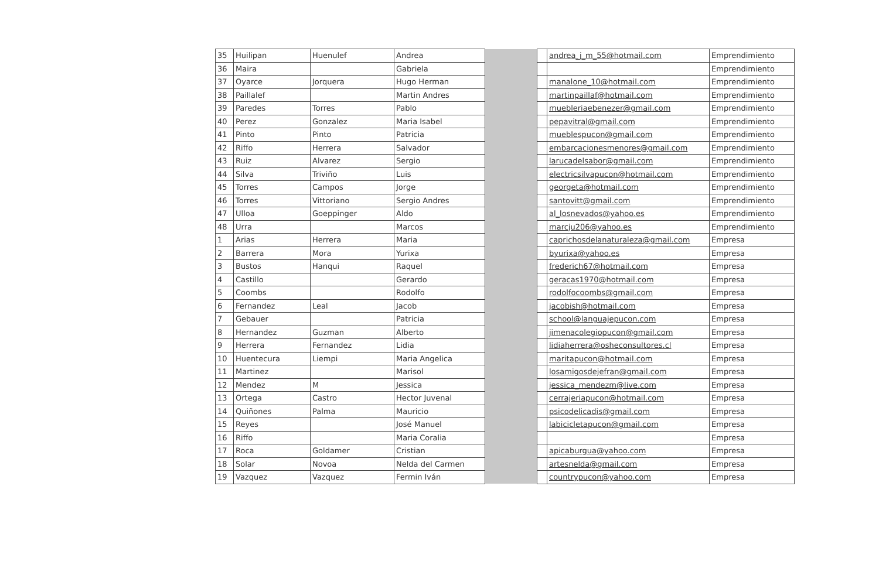| 35 | Huilipan | Huenulef | Andrea | | | andrea_j_m_55@hotmail.com | Emprendimiento |
| 36 | Maira | | Gabriela | | | | Emprendimiento |
| 37 | Oyarce | Jorquera | Hugo Herman | | | manalone_10@hotmail.com | Emprendimiento |
| 38 | Paillalef | | Martin Andres | | | martinpaillaf@hotmail.com | Emprendimiento |
| 39 | Paredes | Torres | Pablo | | | muebleriaebenezer@gmail.com | Emprendimiento |
| 40 | Perez | Gonzalez | Maria Isabel | | | pepavitral@gmail.com | Emprendimiento |
| 41 | Pinto | Pinto | Patricia | | | mueblespucon@gmail.com | Emprendimiento |
| 42 | Riffo | Herrera | Salvador | | | embarcacionesmenores@gmail.com | Emprendimiento |
| 43 | Ruiz | Alvarez | Sergio | | | larucadelsabor@gmail.com | Emprendimiento |
| 44 | Silva | Triviño | Luis | | | electricsilvapucon@hotmail.com | Emprendimiento |
| 45 | Torres | Campos | Jorge | | | georgeta@hotmail.com | Emprendimiento |
| 46 | Torres | Vittoriano | Sergio Andres | | | santovitt@gmail.com | Emprendimiento |
| 47 | Ulloa | Goeppinger | Aldo | | | al_losnevados@yahoo.es | Emprendimiento |
| 48 | Urra | | Marcos | | | marcju206@yahoo.es | Emprendimiento |
| 1 | Arias | Herrera | Maria | | | caprichosdelanaturaleza@gmail.com | Empresa |
| 2 | Barrera | Mora | Yurixa | | | byurixa@yahoo.es | Empresa |
| 3 | Bustos | Hanqui | Raquel | | | frederich67@hotmail.com | Empresa |
| 4 | Castillo | | Gerardo | | | geracas1970@hotmail.com | Empresa |
| 5 | Coombs | | Rodolfo | | | rodolfocoombs@gmail.com | Empresa |
| 6 | Fernandez | Leal | Jacob | | | jacobish@hotmail.com | Empresa |
| 7 | Gebauer | | Patricia | | | school@languajepucon.com | Empresa |
| 8 | Hernandez | Guzman | Alberto | | | jimenacolegiopucon@gmail.com | Empresa |
| 9 | Herrera | Fernandez | Lidia | | | lidiaherrera@osheconsultores.cl | Empresa |
| 10 | Huentecura | Liempi | Maria Angelica | | | maritapucon@hotmail.com | Empresa |
| 11 | Martinez | | Marisol | | | losamigosdejefran@gmail.com | Empresa |
| 12 | Mendez | M | Jessica | | | jessica_mendezm@live.com | Empresa |
| 13 | Ortega | Castro | Hector Juvenal | | | cerrajeriapucon@hotmail.com | Empresa |
| 14 | Quiñones | Palma | Mauricio | | | psicodelicadis@gmail.com | Empresa |
| 15 | Reyes | | José Manuel | | | labicicletapucon@gmail.com | Empresa |
| 16 | Riffo | | Maria Coralia | | | | Empresa |
| 17 | Roca | Goldamer | Cristian | | | apicaburgua@yahoo.com | Empresa |
| 18 | Solar | Novoa | Nelda del Carmen | | | artesnelda@gmail.com | Empresa |
| 19 | Vazquez | Vazquez | Fermin Iván | | | countrypucon@yahoo.com | Empresa |